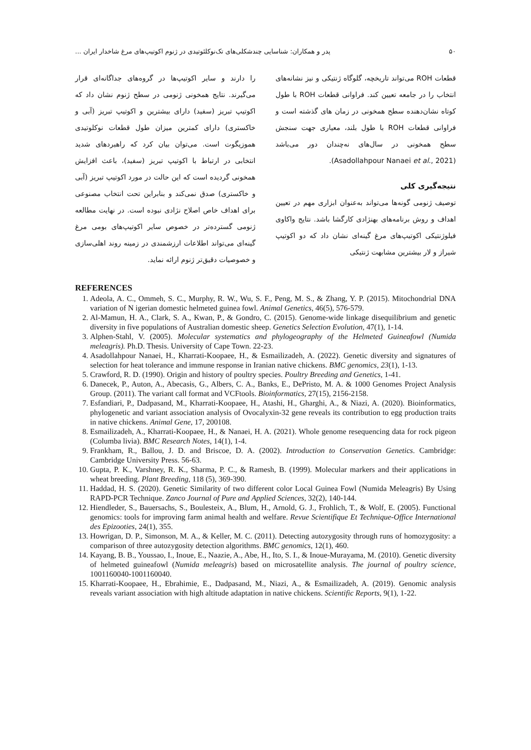۵۰ پدر و همکاران: شناسایی چندشکلی‌های تک‌نوکلئوتیدی در ژنوم اکوتیپ‌های مرغ شاخدار ایران ...
قطعات ROH می‌تواند تاریخچه، گلوگاه ژنتیکی و نیز نشانه‌های انتخاب را در جامعه تعیین کند. فراوانی قطعات ROH با طول کوتاه نشان‌دهنده سطح همخونی در زمان های گذشته است و فراوانی قطعات ROH با طول بلند، معیاری جهت سنجش سطح همخونی در سال‌های نه‌چندان دور می‌باشد (Asadollahpour Nanaei et al., 2021).
نتیجه‌گیری کلی
توصیف ژنومی گونه‌ها می‌تواند به‌عنوان ابزاری مهم در تعیین اهداف و روش برنامه‌های بهنژادی کارگشا باشد. نتایج واکاوی فیلوژنتیکی اکوتیپ‌های مرغ گینه‌ای نشان داد که دو اکوتیپ شیراز و لار بیشترین مشابهت ژنتیکی
را دارند و سایر اکوتیپ‌ها در گروه‌های جداگانه‌ای قرار می‌گیرند. نتایج همخونی ژنومی در سطح ژنوم نشان داد که اکوتیپ تبریز (سفید) دارای بیشترین و اکوتیپ تبریز (آبی و خاکستری) دارای کمترین میزان طول قطعات نوکلوتیدی هموزیگوت است. می‌توان بیان کرد که راهبردهای شدید انتخابی در ارتباط با اکوتیپ تبریز (سفید)، باعث افزایش همخونی گردیده است که این حالت در مورد اکوتیپ تبریز (آبی و خاکستری) صدق نمی‌کند و بنابراین تحت انتخاب مصنوعی برای اهداف خاص اصلاح نژادی نبوده است. در نهایت مطالعه ژنومی گسترده‌تر در خصوص سایر اکوتیپ‌های بومی مرغ گینه‌ای می‌تواند اطلاعات ارزشمندی در زمینه روند اهلی‌سازی و خصوصیات دقیق‌تر ژنوم ارائه نماید.
REFERENCES
1. Adeola, A. C., Ommeh, S. C., Murphy, R. W., Wu, S. F., Peng, M. S., & Zhang, Y. P. (2015). Mitochondrial DNA variation of N igerian domestic helmeted guinea fowl. Animal Genetics, 46(5), 576-579.
2. Al-Mamun, H. A., Clark, S. A., Kwan, P., & Gondro, C. (2015). Genome-wide linkage disequilibrium and genetic diversity in five populations of Australian domestic sheep. Genetics Selection Evolution, 47(1), 1-14.
3. Alphen-Stahl, V. (2005). Molecular systematics and phylogeography of the Helmeted Guineafowl (Numida meleagris). Ph.D. Thesis. University of Cape Town. 22-23.
4. Asadollahpour Nanaei, H., Kharrati-Koopaee, H., & Esmailizadeh, A. (2022). Genetic diversity and signatures of selection for heat tolerance and immune response in Iranian native chickens. BMC genomics, 23(1), 1-13.
5. Crawford, R. D. (1990). Origin and history of poultry species. Poultry Breeding and Genetics, 1-41.
6. Danecek, P., Auton, A., Abecasis, G., Albers, C. A., Banks, E., DePristo, M. A. & 1000 Genomes Project Analysis Group. (2011). The variant call format and VCFtools. Bioinformatics, 27(15), 2156-2158.
7. Esfandiari, P., Dadpasand, M., Kharrati-Koopaee, H., Atashi, H., Gharghi, A., & Niazi, A. (2020). Bioinformatics, phylogenetic and variant association analysis of Ovocalyxin-32 gene reveals its contribution to egg production traits in native chickens. Animal Gene, 17, 200108.
8. Esmailizadeh, A., Kharrati-Koopaee, H., & Nanaei, H. A. (2021). Whole genome resequencing data for rock pigeon (Columba livia). BMC Research Notes, 14(1), 1-4.
9. Frankham, R., Ballou, J. D. and Briscoe, D. A. (2002). Introduction to Conservation Genetics. Cambridge: Cambridge University Press. 56-63.
10. Gupta, P. K., Varshney, R. K., Sharma, P. C., & Ramesh, B. (1999). Molecular markers and their applications in wheat breeding. Plant Breeding, 118 (5), 369-390.
11. Haddad, H. S. (2020). Genetic Similarity of two different color Local Guinea Fowl (Numida Meleagris) By Using RAPD-PCR Technique. Zanco Journal of Pure and Applied Sciences, 32(2), 140-144.
12. Hiendleder, S., Bauersachs, S., Boulesteix, A., Blum, H., Arnold, G. J., Frohlich, T., & Wolf, E. (2005). Functional genomics: tools for improving farm animal health and welfare. Revue Scientifique Et Technique-Office International des Epizooties, 24(1), 355.
13. Howrigan, D. P., Simonson, M. A., & Keller, M. C. (2011). Detecting autozygosity through runs of homozygosity: a comparison of three autozygosity detection algorithms. BMC genomics, 12(1), 460.
14. Kayang, B. B., Youssao, I., Inoue, E., Naazie, A., Abe, H., Ito, S. I., & Inoue-Murayama, M. (2010). Genetic diversity of helmeted guineafowl (Numida meleagris) based on microsatellite analysis. The journal of poultry science, 1001160040-1001160040.
15. Kharrati-Koopaee, H., Ebrahimie, E., Dadpasand, M., Niazi, A., & Esmailizadeh, A. (2019). Genomic analysis reveals variant association with high altitude adaptation in native chickens. Scientific Reports, 9(1), 1-22.